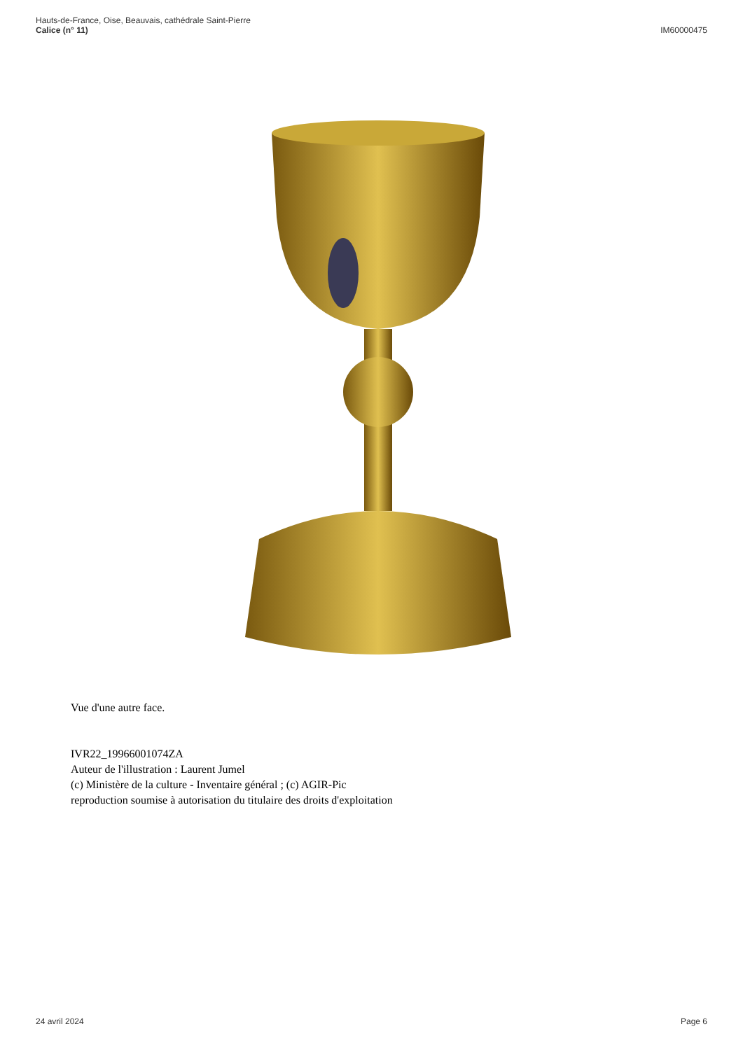Hauts-de-France, Oise, Beauvais, cathédrale Saint-Pierre
Calice (n° 11)
IM60000475
Vue d'une autre face.
IVR22_19966001074ZA
Auteur de l'illustration : Laurent Jumel
(c) Ministère de la culture - Inventaire général ; (c) AGIR-Pic
reproduction soumise à autorisation du titulaire des droits d'exploitation
24 avril 2024 Page 6